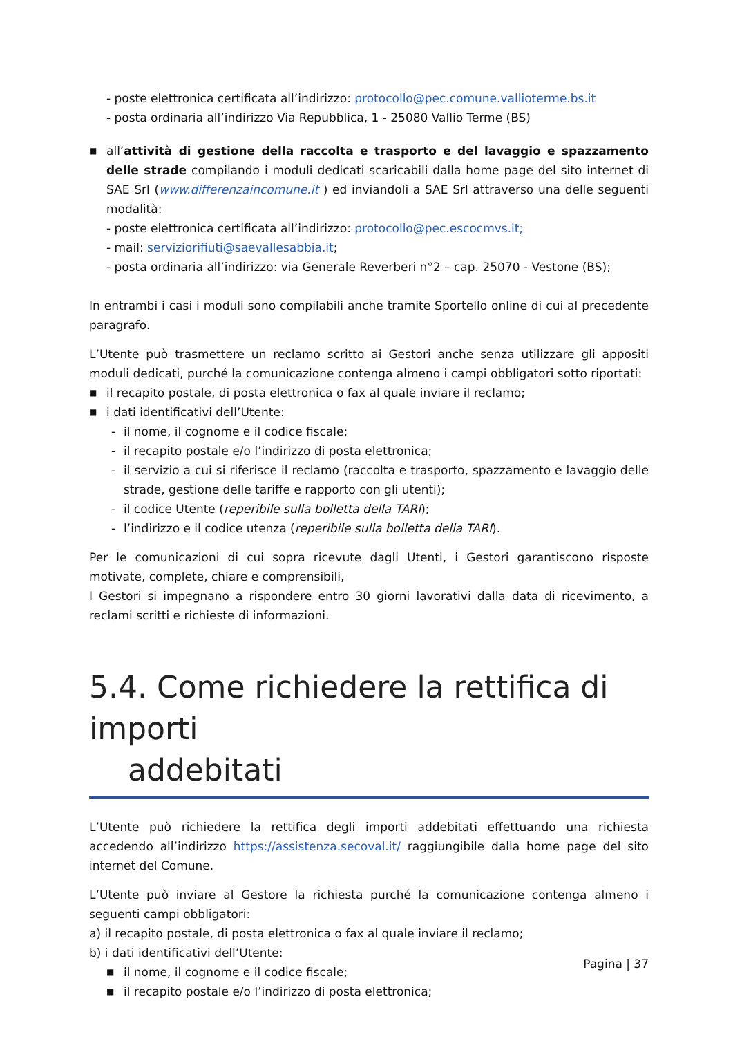- poste elettronica certificata all’indirizzo: protocollo@pec.comune.vallioterme.bs.it
- posta ordinaria all’indirizzo Via Repubblica, 1 - 25080 Vallio Terme (BS)
■
all’attività di gestione della raccolta e trasporto e del lavaggio e spazzamento delle strade compilando i moduli dedicati scaricabili dalla home page del sito internet di SAE Srl (www.differenzaincomune.it ) ed inviandoli a SAE Srl attraverso una delle seguenti modalità:
- poste elettronica certificata all’indirizzo: protocollo@pec.escocmvs.it;
- mail: serviziorifiuti@saevallesabbia.it;
- posta ordinaria all’indirizzo: via Generale Reverberi n°2 – cap. 25070 - Vestone (BS);
In entrambi i casi i moduli sono compilabili anche tramite Sportello online di cui al precedente paragrafo.
L’Utente può trasmettere un reclamo scritto ai Gestori anche senza utilizzare gli appositi moduli dedicati, purché la comunicazione contenga almeno i campi obbligatori sotto riportati:
■ il recapito postale, di posta elettronica o fax al quale inviare il reclamo;
■ i dati identificativi dell’Utente:
- il nome, il cognome e il codice fiscale;
- il recapito postale e/o l’indirizzo di posta elettronica;
- il servizio a cui si riferisce il reclamo (raccolta e trasporto, spazzamento e lavaggio delle strade, gestione delle tariffe e rapporto con gli utenti);
- il codice Utente (reperibile sulla bolletta della TARI);
- l’indirizzo e il codice utenza (reperibile sulla bolletta della TARI).
Per le comunicazioni di cui sopra ricevute dagli Utenti, i Gestori garantiscono risposte motivate, complete, chiare e comprensibili,
I Gestori si impegnano a rispondere entro 30 giorni lavorativi dalla data di ricevimento, a reclami scritti e richieste di informazioni.
5.4. Come richiedere la rettifica di importi
addebitati
L’Utente può richiedere la rettifica degli importi addebitati effettuando una richiesta accedendo all’indirizzo https://assistenza.secoval.it/ raggiungibile dalla home page del sito internet del Comune.
L’Utente può inviare al Gestore la richiesta purché la comunicazione contenga almeno i seguenti campi obbligatori:
a) il recapito postale, di posta elettronica o fax al quale inviare il reclamo;
b) i dati identificativi dell’Utente:
■ il nome, il cognome e il codice fiscale;
■ il recapito postale e/o l’indirizzo di posta elettronica;
Pagina | 37